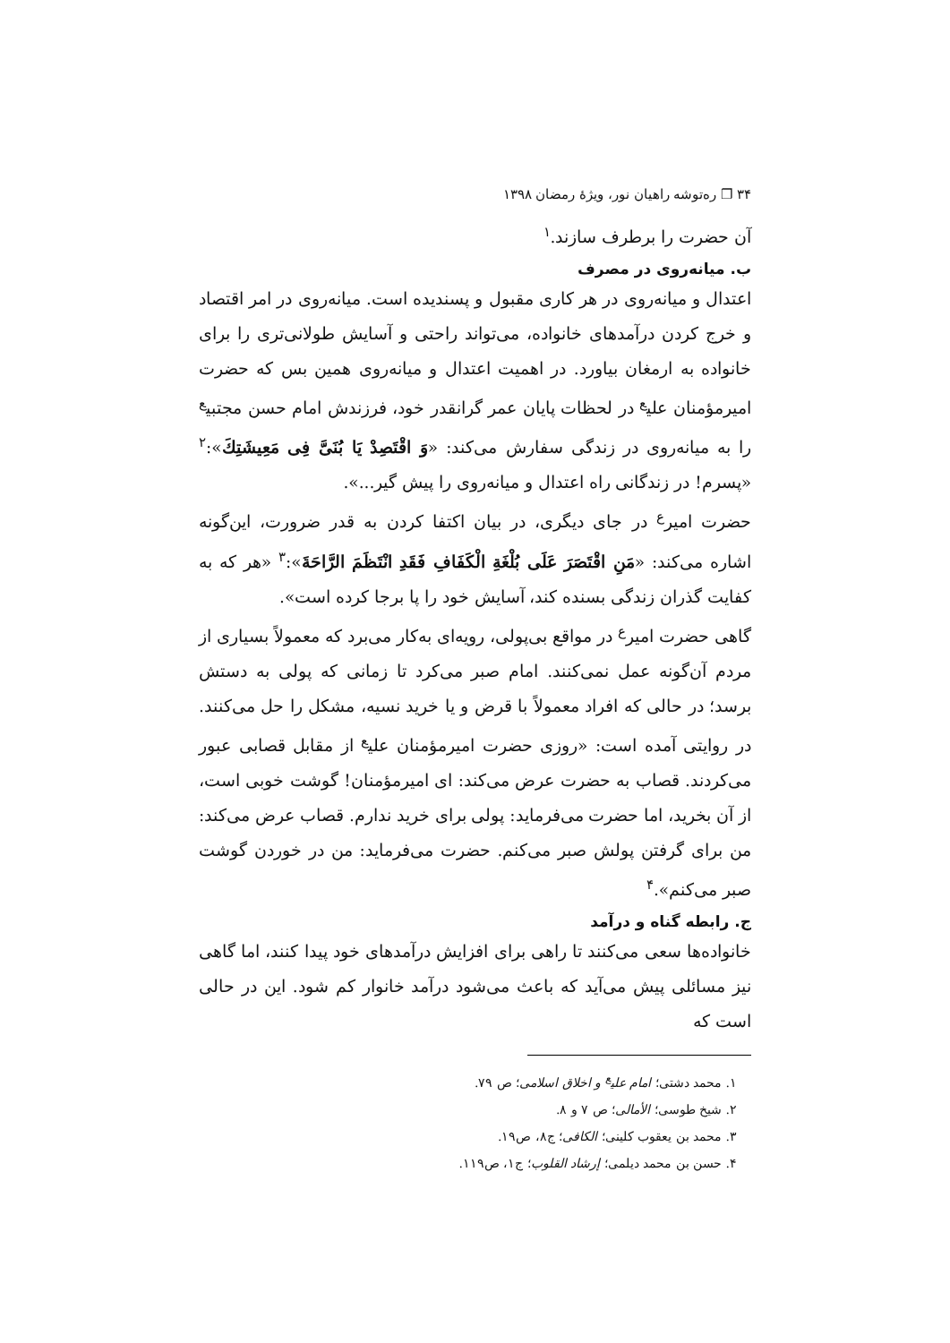۳۴ ❐ ره‌توشه راهیان نور، ویژهٔ رمضان ۱۳۹۸
آن حضرت را برطرف سازند.<sup>۱</sup>
ب. میانه‌روی در مصرف
اعتدال و میانه‌روی در هر کاری مقبول و پسندیده است. میانه‌روی در امر اقتصاد و خرج کردن درآمدهای خانواده، می‌تواند راحتی و آسایش طولانی‌تری را برای خانواده به ارمغان بیاورد. در اهمیت اعتدال و میانه‌روی همین بس که حضرت امیرمؤمنان علی<sup>ع</sup> در لحظات پایان عمر گرانقدر خود، فرزندش امام حسن مجتبی<sup>ع</sup> را به میانه‌روی در زندگی سفارش می‌کند: «وَ اقْتَصِدْ یَا بُنَیَّ فِی مَعِیشَتِكَ»:<sup>۲</sup> «پسرم! در زندگانی راه اعتدال و میانه‌روی را پیش گیر...».
حضرت امیر<sup>ع</sup> در جای دیگری، در بیان اکتفا کردن به قدر ضرورت، این‌گونه اشاره می‌کند: «مَنِ اقْتَصَرَ عَلَی بُلْغَةِ الْكَفَافِ فَقَدِ انْتَظَمَ الرَّاحَةَ»:<sup>۳</sup> «هر که به کفایت گذران زندگی بسنده کند، آسایش خود را پا برجا کرده است».
گاهی حضرت امیر<sup>ع</sup> در مواقع بی‌پولی، رویه‌ای به‌کار می‌برد که معمولاً بسیاری از مردم آن‌گونه عمل نمی‌کنند. امام صبر می‌کرد تا زمانی که پولی به دستش برسد؛ در حالی که افراد معمولاً با قرض و یا خرید نسیه، مشکل را حل می‌کنند. در روایتی آمده است: «روزی حضرت امیرمؤمنان علی<sup>ع</sup> از مقابل قصابی عبور می‌کردند. قصاب به حضرت عرض می‌کند: ای امیرمؤمنان! گوشت خوبی است، از آن بخرید، اما حضرت می‌فرماید: پولی برای خرید ندارم. قصاب عرض می‌کند: من برای گرفتن پولش صبر می‌کنم. حضرت می‌فرماید: من در خوردن گوشت صبر می‌کنم».<sup>۴</sup>
ج. رابطه گناه و درآمد
خانواده‌ها سعی می‌کنند تا راهی برای افزایش درآمدهای خود پیدا کنند، اما گاهی نیز مسائلی پیش می‌آید که باعث می‌شود درآمد خانوار کم شود. این در حالی است که
۱. محمد دشتی؛ امام علی<sup>ع</sup> و اخلاق اسلامی؛ ص ۷۹.
۲. شیخ طوسی؛ الأمالی؛ ص ۷ و ۸.
۳. محمد بن یعقوب کلینی؛ الکافی؛ ج۸، ص۱۹.
۴. حسن بن محمد دیلمی؛ إرشاد القلوب؛ ج۱، ص۱۱۹.